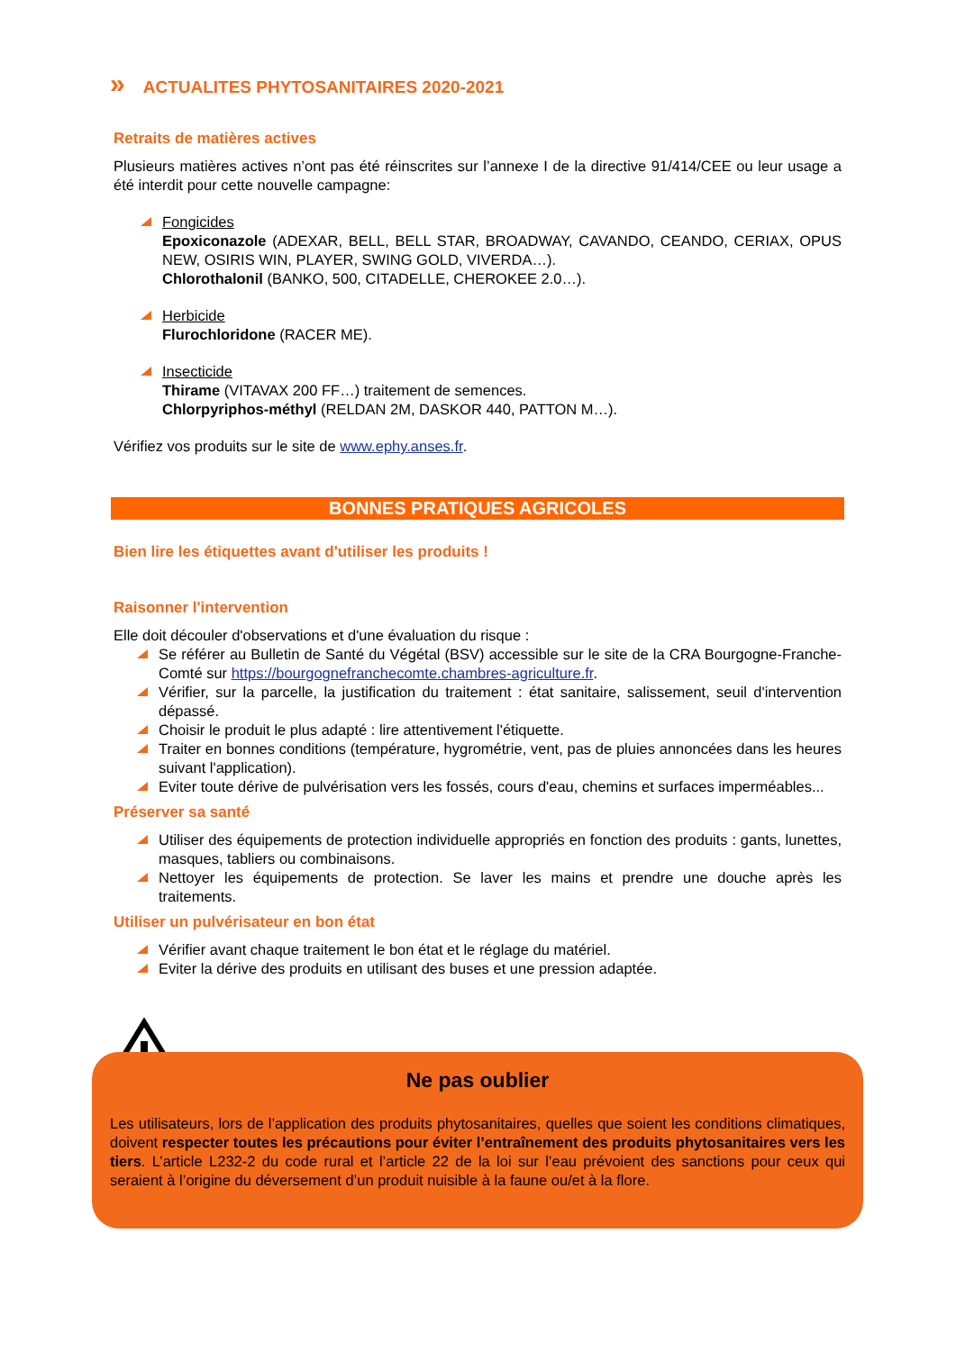» ACTUALITES PHYTOSANITAIRES 2020-2021
Retraits de matières actives
Plusieurs matières actives n’ont pas été réinscrites sur l’annexe I de la directive 91/414/CEE ou leur usage a été interdit pour cette nouvelle campagne:
Fongicides
Epoxiconazole (ADEXAR, BELL, BELL STAR, BROADWAY, CAVANDO, CEANDO, CERIAX, OPUS NEW, OSIRIS WIN, PLAYER, SWING GOLD, VIVERDA…).
Chlorothalonil (BANKO, 500, CITADELLE, CHEROKEE 2.0…).
Herbicide
Flurochloridone (RACER ME).
Insecticide
Thirame (VITAVAX 200 FF…) traitement de semences.
Chlorpyriphos-méthyl (RELDAN 2M, DASKOR 440, PATTON M…).
Vérifiez vos produits sur le site de www.ephy.anses.fr.
BONNES PRATIQUES AGRICOLES
Bien lire les étiquettes avant d'utiliser les produits !
Raisonner l'intervention
Elle doit découler d'observations et d'une évaluation du risque :
Se référer au Bulletin de Santé du Végétal (BSV) accessible sur le site de la CRA Bourgogne-Franche-Comté sur https://bourgognefranchecomte.chambres-agriculture.fr.
Vérifier, sur la parcelle, la justification du traitement : état sanitaire, salissement, seuil d'intervention dépassé.
Choisir le produit le plus adapté : lire attentivement l'étiquette.
Traiter en bonnes conditions (température, hygrométrie, vent, pas de pluies annoncées dans les heures suivant l'application).
Eviter toute dérive de pulvérisation vers les fossés, cours d'eau, chemins et surfaces imperméables...
Préserver sa santé
Utiliser des équipements de protection individuelle appropriés en fonction des produits : gants, lunettes, masques, tabliers ou combinaisons.
Nettoyer les équipements de protection. Se laver les mains et prendre une douche après les traitements.
Utiliser un pulvérisateur en bon état
Vérifier avant chaque traitement le bon état et le réglage du matériel.
Eviter la dérive des produits en utilisant des buses et une pression adaptée.
Ne pas oublier
Les utilisateurs, lors de l’application des produits phytosanitaires, quelles que soient les conditions climatiques, doivent respecter toutes les précautions pour éviter l’entraînement des produits phytosanitaires vers les tiers. L’article L232-2 du code rural et l’article 22 de la loi sur l’eau prévoient des sanctions pour ceux qui seraient à l’origine du déversement d’un produit nuisible à la faune ou/et à la flore.